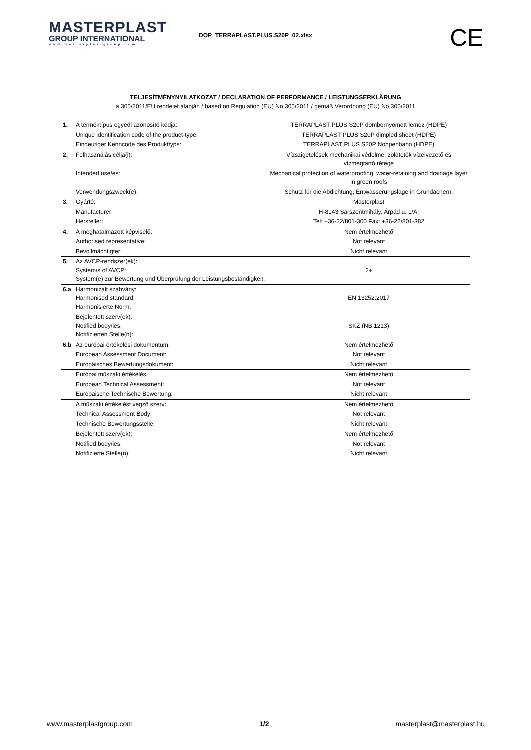MASTERPLAST
GROUP INTERNATIONAL
www.masterplastgroup.com
DOP_TERRAPLAST.PLUS.S20P_02.xlsx
CE
TELJESÍTMÉNYNYILATKOZAT / DECLARATION OF PERFORMANCE / LEISTUNGSERKLÄRUNG
a 305/2011/EU rendelet alapján / based on Regulation (EU) No 305/2011 / gemäß Verordnung (EU) No 305/2011
| 1. | A terméktípus egyedi azonosító kódja: | TERRAPLAST PLUS S20P dombornyomott lemez (HDPE) |
| | Unique identification code of the product-type: | TERRAPLAST PLUS S20P dimpled sheet (HDPE) |
| | Eindeutiger Kenncode des Produkttyps: | TERRAPLAST PLUS S20P Noppenbahn (HDPE) |
| 2. | Felhasználás célja(i): | Vízszigetelések mechanikai védelme, zöldtetők vízelvezető és vízmegtartó rétege |
| | Intended use/es: | Mechanical protection of waterproofing, water-retaining and drainage layer in green roofs |
| | Verwendungszweck(e): | Schutz für die Abdichtung, Entwasserungslage in Gründächern. |
| 3. | Gyártó: | Masterplast |
| | Manufacturer: | H-8143 Sárszentmihály, Árpád u. 1/A. |
| | Hersteller: | Tel: +36-22/801-300 Fax: +36-22/801-382 |
| 4. | A meghatalmazott képviselő: | Nem értelmezhető |
| | Authorised representative: | Not relevant |
| | Bevollmächtigter: | Nicht relevant |
| 5. | Az AVCP-rendszer(ek): System/s of AVCP: System(e) zur Bewertung und Überprüfung der Leistungsbeständigkeit: | 2+ |
| 6.a | Harmonizált szabvány: Harmonised standard: Harmonisierte Norm: | EN 13252:2017 |
| | Bejelentett szerv(ek): Notified body/ies: Notifizierten Stelle(n): | SKZ (NB 1213) |
| 6.b | Az európai értékelési dokumentum: | Nem értelmezhető |
| | European Assessment Document: | Not relevant |
| | Europäisches Bewertungsdokument: | Nicht relevant |
| | Európai műszaki értékelés: | Nem értelmezhető |
| | European Technical Assessment: | Not relevant |
| | Europäische Technische Bewertung: | Nicht relevant |
| | A műszaki értékelést végző szerv: | Nem értelmezhető |
| | Technical Assessment Body: | Not relevant |
| | Technische Bewertungsstelle: | Nicht relevant |
| | Bejelentett szerv(ek): | Nem értelmezhető |
| | Notified body/ies: | Not relevant |
| | Notifizierte Stelle(n): | Nicht relevant |
www.masterplastgroup.com 1/2 masterplast@masterplast.hu